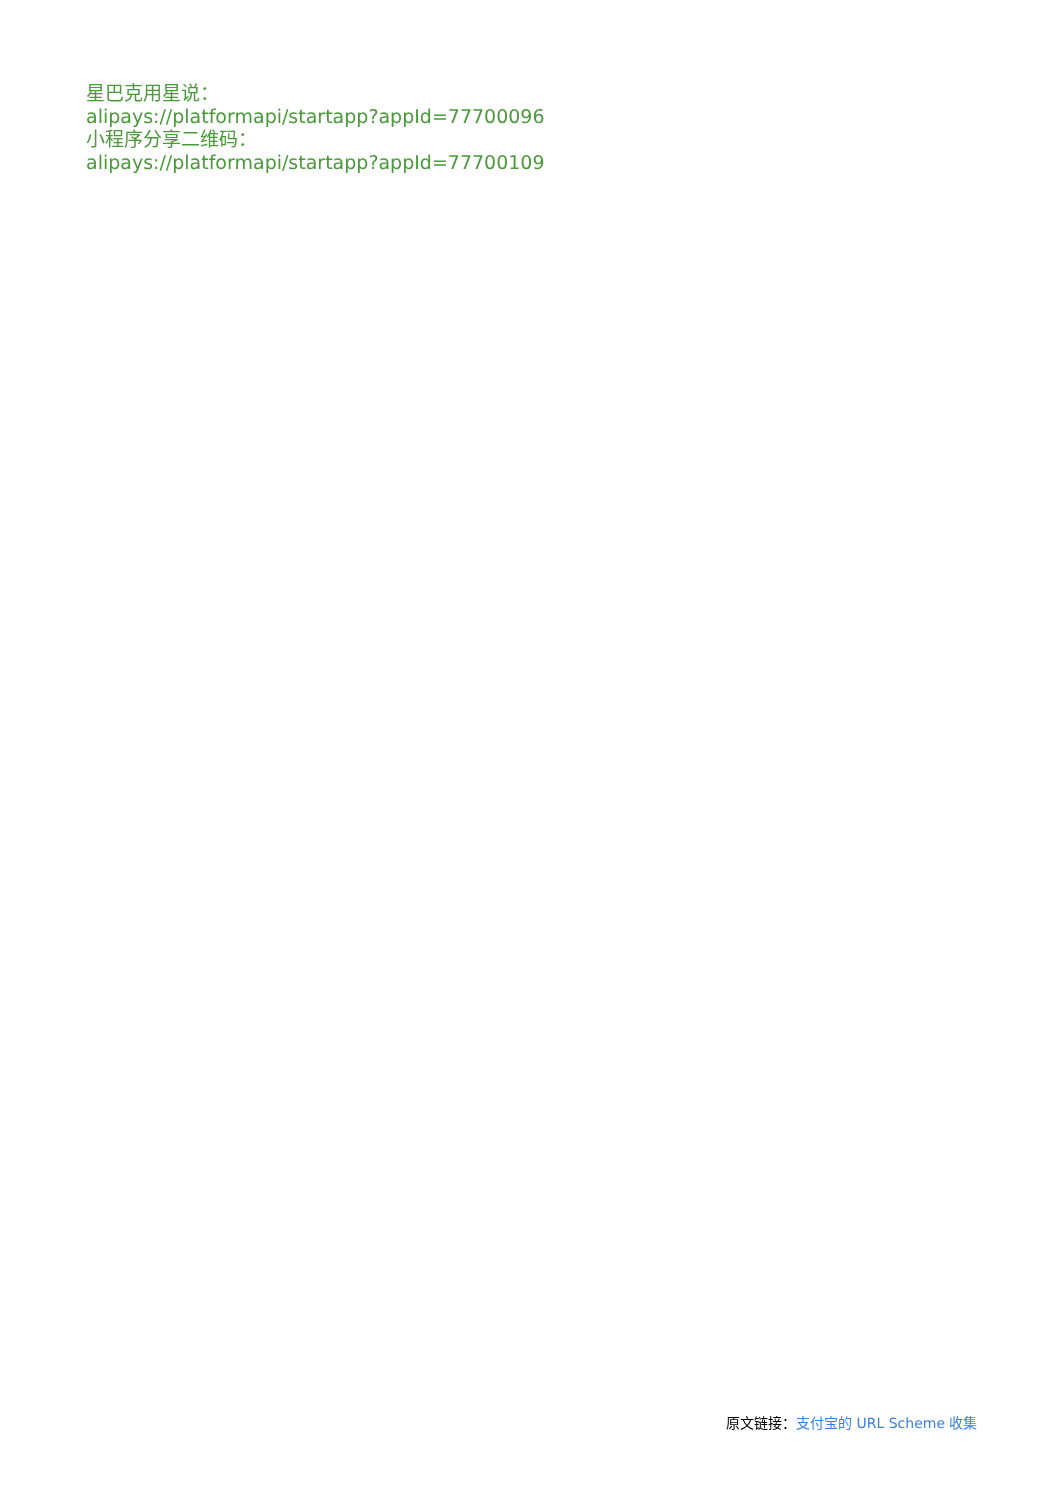星巴克用星说：
alipays://platformapi/startapp?appId=77700096
小程序分享二维码：
alipays://platformapi/startapp?appId=77700109
原文链接：支付宝的 URL Scheme 收集